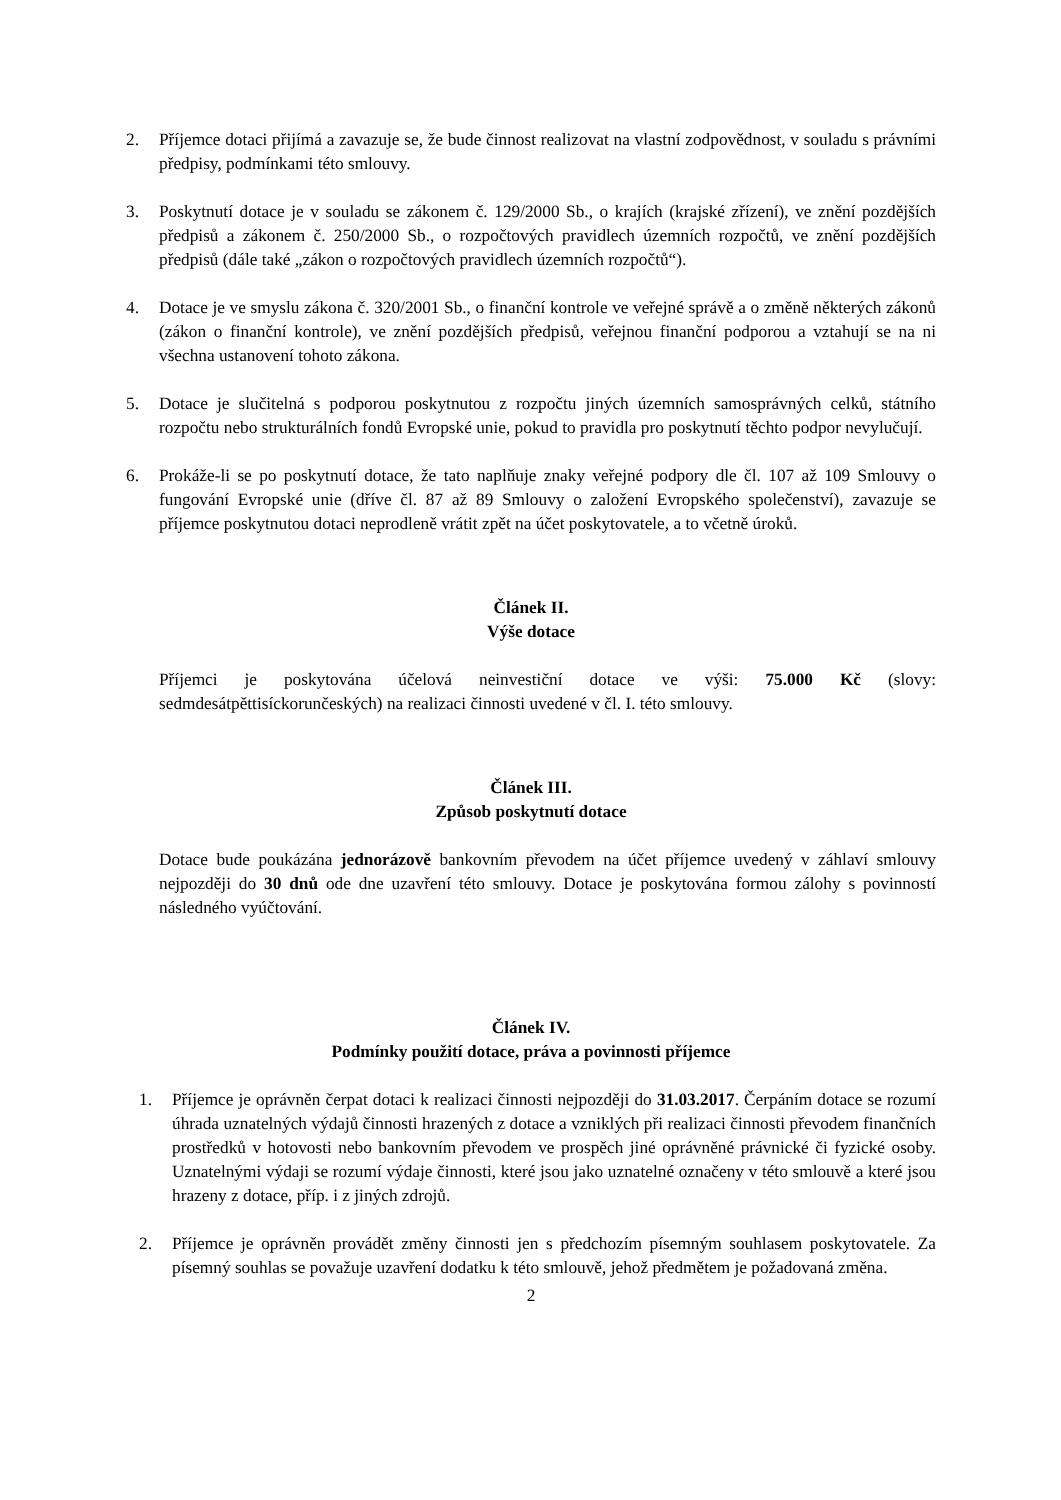2. Příjemce dotaci přijímá a zavazuje se, že bude činnost realizovat na vlastní zodpovědnost, v souladu s právními předpisy, podmínkami této smlouvy.
3. Poskytnutí dotace je v souladu se zákonem č. 129/2000 Sb., o krajích (krajské zřízení), ve znění pozdějších předpisů a zákonem č. 250/2000 Sb., o rozpočtových pravidlech územních rozpočtů, ve znění pozdějších předpisů (dále také „zákon o rozpočtových pravidlech územních rozpočtů“).
4. Dotace je ve smyslu zákona č. 320/2001 Sb., o finanční kontrole ve veřejné správě a o změně některých zákonů (zákon o finanční kontrole), ve znění pozdějších předpisů, veřejnou finanční podporou a vztahují se na ni všechna ustanovení tohoto zákona.
5. Dotace je slučitelná s podporou poskytnutou z rozpočtu jiných územních samosprávných celků, státního rozpočtu nebo strukturálních fondů Evropské unie, pokud to pravidla pro poskytnutí těchto podpor nevylučují.
6. Prokáže-li se po poskytnutí dotace, že tato naplňuje znaky veřejné podpory dle čl. 107 až 109 Smlouvy o fungování Evropské unie (dříve čl. 87 až 89 Smlouvy o založení Evropského společenství), zavazuje se příjemce poskytnutou dotaci neprodleně vrátit zpět na účet poskytovatele, a to včetně úroků.
Článek II.
Výše dotace
Příjemci je poskytována účelová neinvestiční dotace ve výši: 75.000 Kč (slovy: sedmdesátpěttisíckorunčeských) na realizaci činnosti uvedené v čl. I. této smlouvy.
Článek III.
Způsob poskytnutí dotace
Dotace bude poukázána jednorázově bankovním převodem na účet příjemce uvedený v záhlaví smlouvy nejpozději do 30 dnů ode dne uzavření této smlouvy. Dotace je poskytována formou zálohy s povinností následného vyúčtování.
Článek IV.
Podmínky použití dotace, práva a povinnosti příjemce
1. Příjemce je oprávněn čerpat dotaci k realizaci činnosti nejpozději do 31.03.2017. Čerpáním dotace se rozumí úhrada uznatelných výdajů činnosti hrazených z dotace a vzniklých při realizaci činnosti převodem finančních prostředků v hotovosti nebo bankovním převodem ve prospěch jiné oprávněné právnické či fyzické osoby. Uznatelnými výdaji se rozumí výdaje činnosti, které jsou jako uznatelné označeny v této smlouvě a které jsou hrazeny z dotace, příp. i z jiných zdrojů.
2. Příjemce je oprávněn provádět změny činnosti jen s předchozím písemným souhlasem poskytovatele. Za písemný souhlas se považuje uzavření dodatku k této smlouvě, jehož předmětem je požadovaná změna.
2